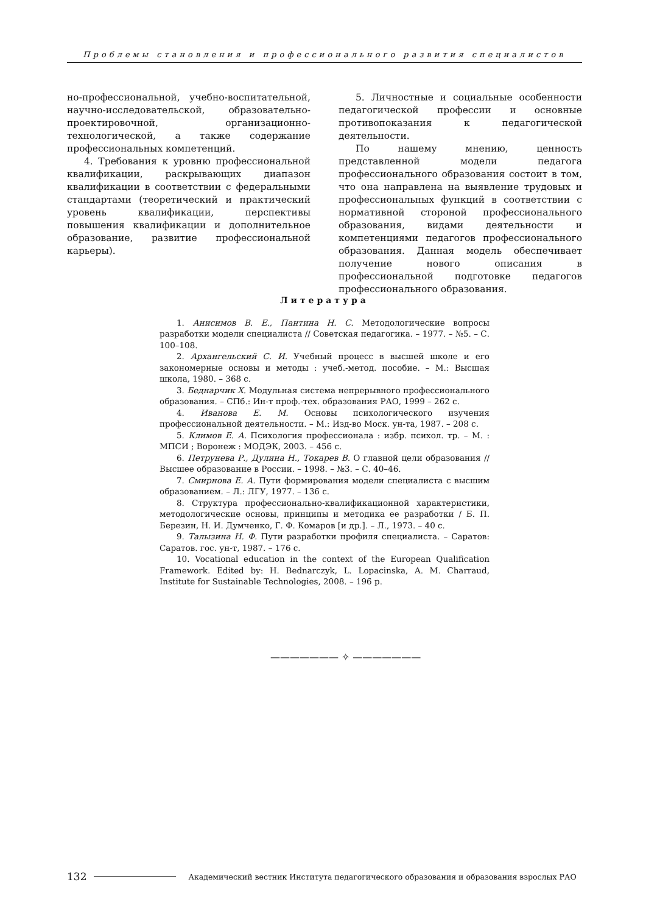Проблемы становления и профессионального развития специалистов
но-профессиональной, учебно-воспитательной, научно-исследовательской, образовательно-проектировочной, организационно-технологической, а также содержание профессиональных компетенций.
4. Требования к уровню профессиональной квалификации, раскрывающих диапазон квалификации в соответствии с федеральными стандартами (теоретический и практический уровень квалификации, перспективы повышения квалификации и дополнительное образование, развитие профессиональной карьеры).
5. Личностные и социальные особенности педагогической профессии и основные противопоказания к педагогической деятельности.
По нашему мнению, ценность представленной модели педагога профессионального образования состоит в том, что она направлена на выявление трудовых и профессиональных функций в соответствии с нормативной стороной профессионального образования, видами деятельности и компетенциями педагогов профессионального образования. Данная модель обеспечивает получение нового описания в профессиональной подготовке педагогов профессионального образования.
Литература
1. Анисимов В. Е., Пантина Н. С. Методологические вопросы разработки модели специалиста // Советская педагогика. – 1977. – №5. – С. 100–108.
2. Архангельский С. И. Учебный процесс в высшей школе и его закономерные основы и методы : учеб.-метод. пособие. – М.: Высшая школа, 1980. – 368 с.
3. Беднарчик Х. Модульная система непрерывного профессионального образования. – СПб.: Ин-т проф.-тех. образования РАО, 1999 – 262 с.
4. Иванова Е. М. Основы психологического изучения профессиональной деятельности. – М.: Изд-во Моск. ун-та, 1987. – 208 с.
5. Климов Е. А. Психология профессионала : избр. психол. тр. – М. : МПСИ ; Воронеж : МОДЭК, 2003. – 456 с.
6. Петрунева Р., Дулина Н., Токарев В. О главной цели образования // Высшее образование в России. – 1998. – №3. – С. 40–46.
7. Смирнова Е. А. Пути формирования модели специалиста с высшим образованием. – Л.: ЛГУ, 1977. – 136 с.
8. Структура профессионально-квалификационной характеристики, методологические основы, принципы и методика ее разработки / Б. П. Березин, Н. И. Думченко, Г. Ф. Комаров [и др.]. – Л., 1973. – 40 с.
9. Талызина Н. Ф. Пути разработки профиля специалиста. – Саратов: Саратов. гос. ун-т, 1987. – 176 с.
10. Vocational education in the context of the European Qualification Framework. Edited by: H. Bednarczyk, L. Lopacinska, A. M. Charraud, Institute for Sustainable Technologies, 2008. – 196 p.
——————— ✧ ———————
132 Академический вестник Института педагогического образования и образования взрослых РАО